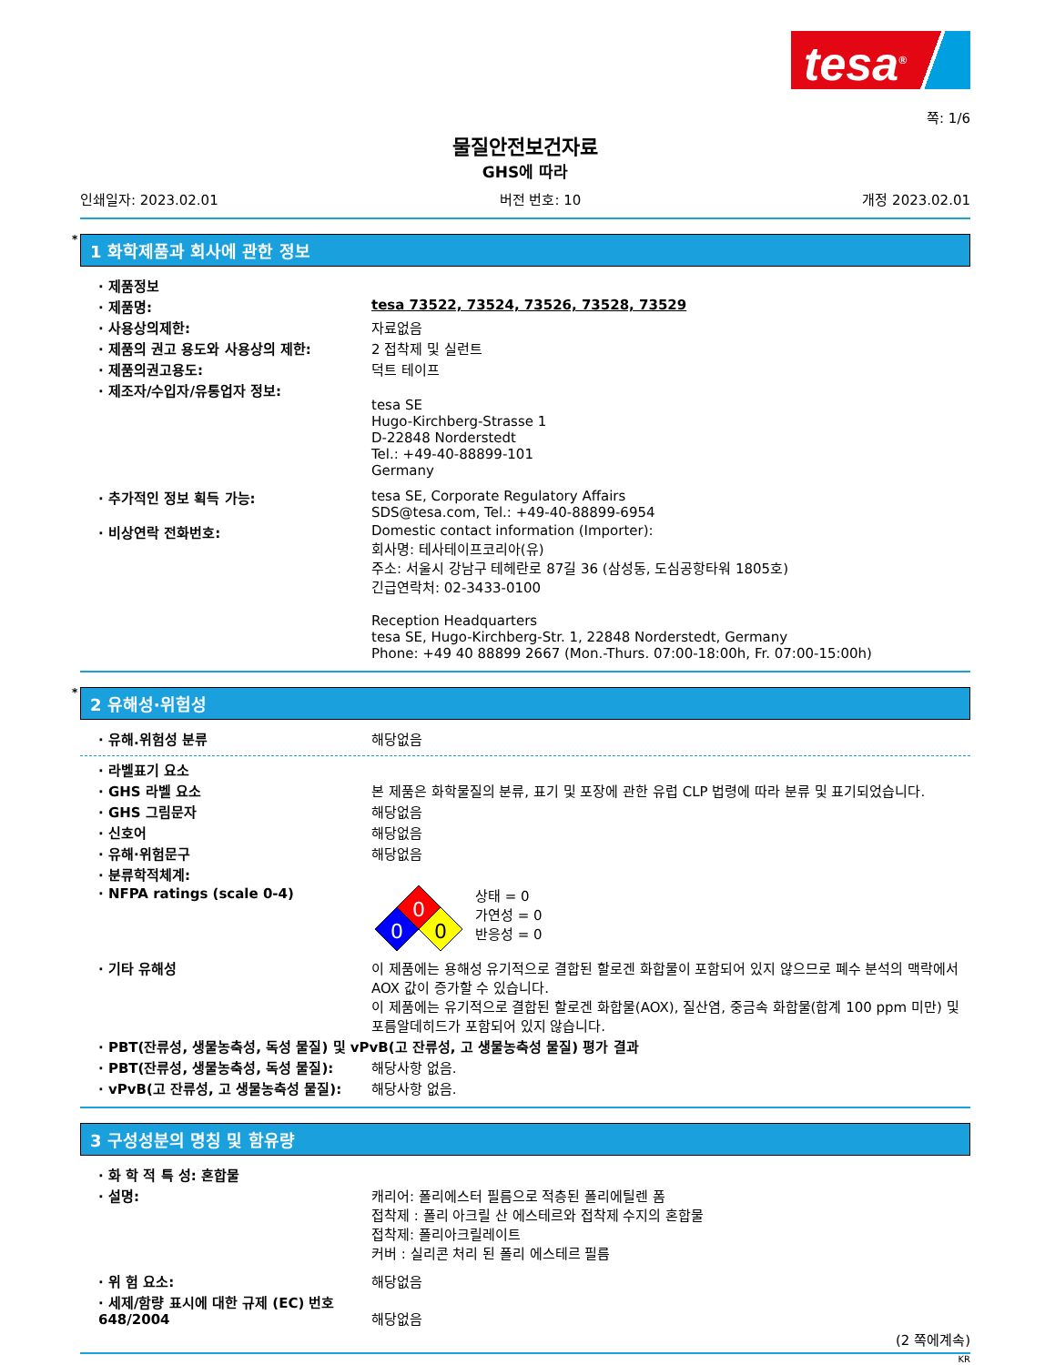tesa<sup>®</sup>
쪽: 1/6
물질안전보건자료
GHS에 따라
인쇄일자: 2023.02.01 버전 번호: 10 개정 2023.02.01
* 1 화학제품과 회사에 관한 정보
· 제품정보
· 제품명: tesa 73522, 73524, 73526, 73528, 73529
· 사용상의제한: 자료없음
· 제품의 권고 용도와 사용상의 제한: 2 접착제 및 실런트
· 제품의권고용도: 덕트 테이프
· 제조자/수입자/유통업자 정보:
tesa SE
Hugo-Kirchberg-Strasse 1
D-22848 Norderstedt
Tel.: +49-40-88899-101
Germany
· 추가적인 정보 획득 가능: tesa SE, Corporate Regulatory Affairs
SDS@tesa.com, Tel.: +49-40-88899-6954
· 비상연락 전화번호: Domestic contact information (Importer):
회사명: 테사테이프코리아(유)
주소: 서울시 강남구 테헤란로 87길 36 (삼성동, 도심공항타워 1805호)
긴급연락처: 02-3433-0100
Reception Headquarters
tesa SE, Hugo-Kirchberg-Str. 1, 22848 Norderstedt, Germany
Phone: +49 40 88899 2667 (Mon.-Thurs. 07:00-18:00h, Fr. 07:00-15:00h)
* 2 유해성·위험성
· 유해.위험성 분류 해당없음
· 라벨표기 요소
· GHS 라벨 요소 본 제품은 화학물질의 분류, 표기 및 포장에 관한 유럽 CLP 법령에 따라 분류 및 표기되었습니다.
· GHS 그림문자 해당없음
· 신호어 해당없음
· 유해·위험문구 해당없음
· 분류학적체계:
· NFPA ratings (scale 0-4)
0
0
0
상태 = 0
가연성 = 0
반응성 = 0
· 기타 유해성 이 제품에는 용해성 유기적으로 결합된 할로겐 화합물이 포함되어 있지 않으므로 폐수 분석의 맥락에서 AOX 값이 증가할 수 있습니다.
이 제품에는 유기적으로 결합된 할로겐 화합물(AOX), 질산염, 중금속 화합물(합계 100 ppm 미만) 및 포름알데히드가 포함되어 있지 않습니다.
· PBT(잔류성, 생물농축성, 독성 물질) 및 vPvB(고 잔류성, 고 생물농축성 물질) 평가 결과
· PBT(잔류성, 생물농축성, 독성 물질): 해당사항 없음.
· vPvB(고 잔류성, 고 생물농축성 물질):
해당사항 없음.
3 구성성분의 명칭 및 함유량
· 화 학 적 특 성: 혼합물
· 설명: 캐리어: 폴리에스터 필름으로 적층된 폴리에틸렌 폼
접착제 : 폴리 아크릴 산 에스테르와 접착제 수지의 혼합물
접착제: 폴리아크릴레이트
커버 : 실리콘 처리 된 폴리 에스테르 필름
· 위 험 요소: 해당없음
· 세제/함량 표시에 대한 규제 (EC) 번호 648/2004
해당없음
(2 쪽에계속)
KR